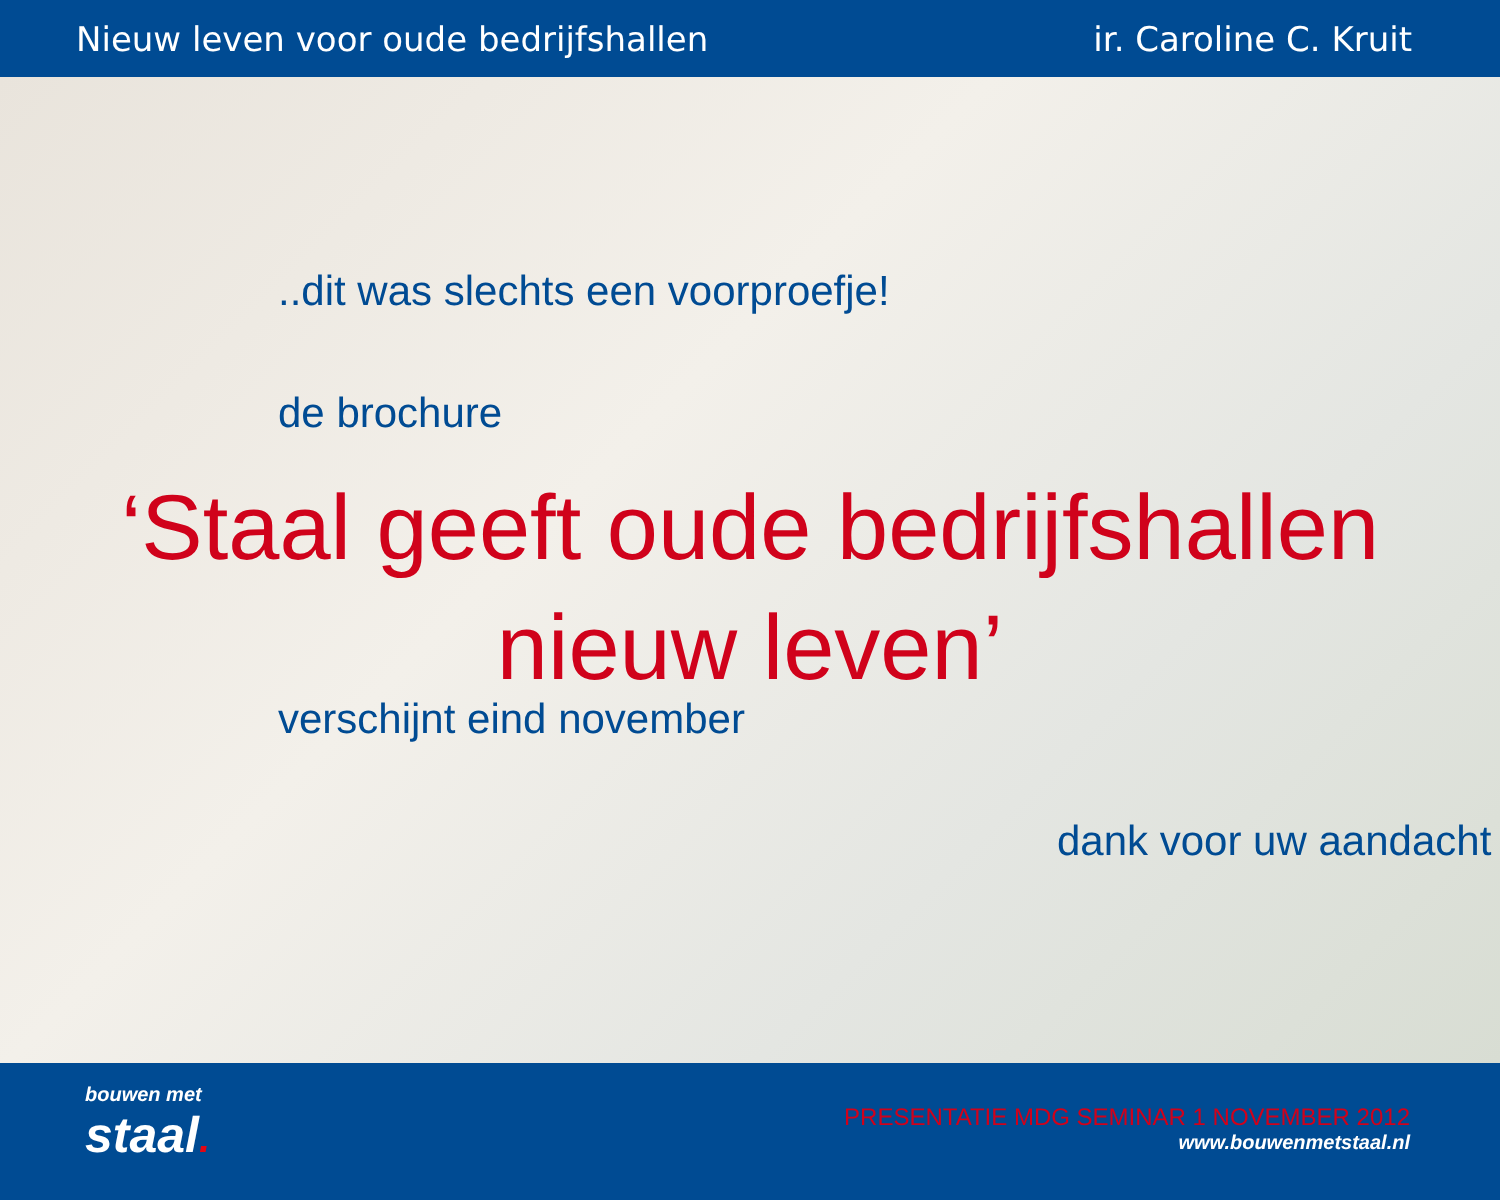Nieuw leven voor oude bedrijfshallen ir. Caroline C. Kruit
..dit was slechts een voorproefje!
de brochure
‘Staal geeft oude bedrijfshallen
nieuw leven’
verschijnt eind november
dank voor uw aandacht
bouwen met
staal.
PRESENTATIE MDG SEMINAR 1 NOVEMBER 2012
www.bouwenmetstaal.nl